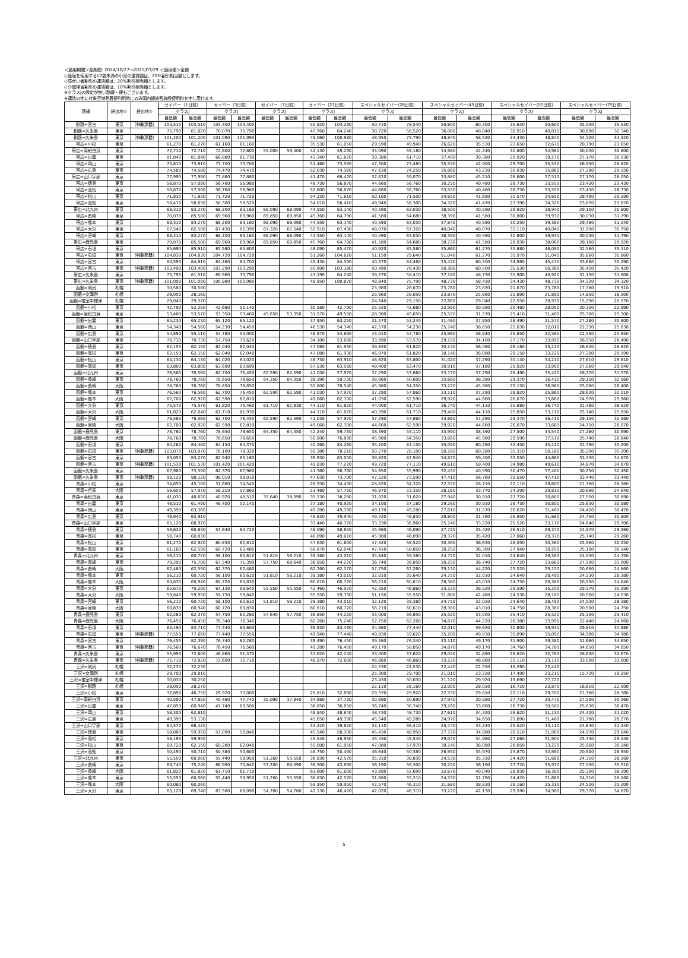＜適用期間＞全期間: 2024/10/27～2025/03/29 ＜適用便＞全便
◇座席を使用する12歳未満の小児の運賃額は、25%割引相当額とします。
◇障がい者割引の運賃額は、20%割引相当額とします。
◇介護帰省割引の運賃額は、10%割引相当額とします。
※クラスJの設定が無い路線・便もございます。
※運賃の他に対象空港発着便利用時にのみ国内線旅客施設使用料を申し受けます。
| 路線 | 経由地① | 経由地② | セイバー（1日前） | | セイバー（3日前） | | セイバー（7日前） | | セイバー（21日前） | | スペシャルセイバー(28日前) | | スペシャルセイバー(45日前) | | スペシャルセイバー(55日前) | | スペシャルセイバー(75日前) | |
| --- | --- | --- | --- | --- | --- | --- | --- | --- | --- | --- | --- | --- | --- | --- | --- | --- | --- | --- |
| | | | クラスJ | | クラスJ | | クラスJ | | クラスJ | | クラスJ | | クラスJ | | クラスJ | | クラスJ | |
| | | | 最低額 | 最高額 | 最低額 | 最高額 | 最低額 | 最高額 | 最低額 | 最高額 | 最低額 | 最高額 | 最低額 | 最高額 | 最低額 | 最高額 | 最低額 | 最高額 |
| 釧路=宮古 | 東京 | 沖縄(那覇) | 103,510 | 103,510 | 103,400 | 103,400 | | | 50,820 | 103,290 | 50,710 | 78,540 | 50,600 | 60,500 | 35,640 | 50,600 | 35,530 | 35,530 |
| 釧路=久米島 | 東京 | | 75,790 | 81,620 | 70,070 | 75,790 | | | 45,760 | 64,240 | 38,720 | 58,520 | 36,080 | 48,840 | 30,910 | 40,810 | 30,690 | 32,340 |
| 釧路=久米島 | 東京 | 沖縄(那覇) | 101,200 | 101,200 | 101,090 | 101,090 | | | 49,060 | 100,980 | 48,950 | 75,790 | 48,840 | 58,520 | 34,430 | 48,840 | 34,320 | 34,320 |
| 帯広=小松 | 東京 | | 61,270 | 61,270 | 61,160 | 61,160 | | | 35,530 | 61,050 | 29,590 | 49,940 | 26,620 | 35,530 | 23,650 | 32,670 | 20,790 | 23,650 |
| 帯広=南紀白浜 | 東京 | | 72,710 | 72,710 | 72,600 | 72,600 | 55,000 | 59,400 | 42,130 | 59,290 | 35,090 | 59,180 | 34,980 | 42,240 | 30,800 | 34,980 | 30,030 | 30,800 |
| 帯広=出雲 | 東京 | | 81,840 | 81,840 | 66,880 | 81,730 | | | 43,340 | 61,820 | 39,380 | 61,710 | 37,400 | 39,380 | 29,920 | 39,270 | 27,170 | 30,030 |
| 帯広=岡山 | 東京 | | 73,810 | 73,810 | 73,700 | 73,700 | | | 51,480 | 73,590 | 47,300 | 73,480 | 35,530 | 42,900 | 29,700 | 35,530 | 26,950 | 28,820 |
| 帯広=広島 | 東京 | | 74,580 | 74,580 | 74,470 | 74,470 | | | 52,030 | 74,360 | 47,630 | 74,250 | 35,860 | 43,230 | 30,030 | 35,860 | 27,280 | 29,150 |
| 帯広=山口宇部 | 東京 | | 77,990 | 77,990 | 77,880 | 77,880 | | | 41,470 | 68,420 | 37,620 | 59,070 | 33,880 | 45,210 | 28,600 | 37,510 | 27,170 | 28,050 |
| 帯広=徳島 | 東京 | | 56,870 | 57,090 | 56,760 | 56,980 | | | 48,730 | 56,870 | 44,660 | 56,760 | 30,250 | 40,480 | 26,730 | 33,550 | 23,430 | 23,430 |
| 帯広=高松 | 東京 | | 56,870 | 57,090 | 56,760 | 56,980 | | | 52,800 | 56,870 | 44,660 | 56,760 | 33,550 | 40,480 | 26,730 | 33,550 | 23,430 | 26,730 |
| 帯広=松山 | 東京 | | 71,830 | 71,830 | 71,720 | 71,720 | | | 54,230 | 71,610 | 50,160 | 71,500 | 34,650 | 41,690 | 31,570 | 34,650 | 28,490 | 29,590 |
| 帯広=高知 | 東京 | | 58,410 | 58,630 | 58,300 | 58,520 | | | 54,010 | 58,410 | 49,940 | 58,300 | 34,320 | 41,470 | 27,390 | 34,320 | 23,870 | 23,870 |
| 帯広=北九州 | 東京 | | 68,310 | 83,270 | 68,200 | 83,160 | 68,090 | 68,090 | 44,550 | 63,140 | 40,590 | 63,030 | 38,500 | 40,590 | 29,920 | 38,940 | 29,150 | 30,800 |
| 帯広=長崎 | 東京 | | 70,070 | 85,580 | 69,960 | 69,960 | 69,850 | 69,850 | 45,760 | 64,790 | 41,580 | 64,680 | 38,390 | 41,580 | 30,800 | 39,930 | 30,030 | 31,790 |
| 帯広=熊本 | 東京 | | 68,310 | 83,270 | 68,200 | 83,160 | 68,090 | 68,090 | 44,550 | 63,140 | 40,590 | 63,030 | 37,840 | 40,590 | 30,250 | 39,380 | 29,480 | 31,240 |
| 帯広=大分 | 東京 | | 67,540 | 82,500 | 67,430 | 82,390 | 67,320 | 67,540 | 52,910 | 67,430 | 48,070 | 67,320 | 40,040 | 48,070 | 33,110 | 40,040 | 31,900 | 35,750 |
| 帯広=宮崎 | 東京 | | 68,310 | 83,270 | 68,200 | 83,160 | 68,090 | 68,090 | 44,550 | 63,140 | 40,590 | 63,030 | 38,390 | 40,590 | 30,800 | 39,930 | 30,030 | 31,790 |
| 帯広=鹿児島 | 東京 | | 70,070 | 85,580 | 69,960 | 69,960 | 69,850 | 69,850 | 45,760 | 64,790 | 41,580 | 64,680 | 38,720 | 41,580 | 28,930 | 38,060 | 28,160 | 29,920 |
| 帯広=石垣 | 東京 | | 85,690 | 85,910 | 85,580 | 85,800 | | | 46,090 | 85,470 | 40,920 | 85,580 | 35,860 | 61,270 | 33,880 | 46,090 | 32,560 | 35,310 |
| 帯広=石垣 | 東京 | 沖縄(那覇) | 104,830 | 104,830 | 104,720 | 104,720 | | | 51,260 | 104,610 | 51,150 | 79,640 | 51,040 | 61,270 | 35,970 | 51,040 | 35,860 | 35,860 |
| 帯広=宮古 | 東京 | | 84,590 | 84,810 | 84,480 | 84,700 | | | 45,430 | 84,590 | 40,370 | 84,480 | 35,420 | 60,500 | 34,980 | 45,430 | 33,660 | 35,090 |
| 帯広=宮古 | 東京 | 沖縄(那覇) | 103,400 | 103,400 | 103,290 | 103,290 | | | 50,600 | 103,180 | 50,490 | 78,430 | 50,380 | 60,500 | 35,530 | 50,380 | 35,420 | 35,420 |
| 帯広=久米島 | 東京 | | 75,790 | 81,510 | 69,960 | 75,790 | | | 47,190 | 64,240 | 39,270 | 58,410 | 37,180 | 48,730 | 31,900 | 40,920 | 31,130 | 31,900 |
| 帯広=久米島 | 東京 | 沖縄(那覇) | 101,090 | 101,090 | 100,980 | 100,980 | | | 48,950 | 100,870 | 48,840 | 75,790 | 48,730 | 58,410 | 34,430 | 48,730 | 34,320 | 34,320 |
| 函館=利尻 | 札幌 | | 30,580 | 30,580 | | | | | | | 23,980 | 26,070 | 23,760 | 23,870 | 21,670 | 23,760 | 17,380 | 19,910 |
| 函館=女満別 | 札幌 | | 28,050 | 28,160 | | | | | | | 25,960 | 28,050 | 23,870 | 25,960 | 21,890 | 21,890 | 14,850 | 16,500 |
| 函館=根室中標津 | 札幌 | | 29,040 | 29,370 | | | | | | | 24,640 | 29,150 | 22,660 | 29,040 | 22,550 | 28,930 | 15,290 | 20,570 |
| 函館=小松 | 東京 | | 42,790 | 52,250 | 42,680 | 52,140 | | | 30,580 | 42,790 | 25,520 | 42,680 | 22,990 | 30,580 | 20,460 | 28,050 | 20,350 | 22,990 |
| 函館=南紀白浜 | 東京 | | 53,460 | 53,570 | 53,350 | 53,460 | 45,650 | 53,350 | 31,570 | 49,500 | 28,380 | 45,650 | 25,520 | 31,570 | 25,410 | 31,460 | 25,300 | 25,300 |
| 函館=出雲 | 東京 | | 65,230 | 65,230 | 65,120 | 65,120 | | | 37,950 | 63,250 | 31,570 | 53,240 | 31,460 | 37,950 | 28,490 | 31,570 | 27,280 | 30,800 |
| 函館=岡山 | 東京 | | 54,340 | 54,560 | 54,230 | 54,450 | | | 46,530 | 54,340 | 42,570 | 54,230 | 25,740 | 38,610 | 25,630 | 32,010 | 22,330 | 25,630 |
| 函館=広島 | 東京 | | 54,890 | 55,110 | 54,780 | 55,000 | | | 46,970 | 54,890 | 43,010 | 54,780 | 25,960 | 38,940 | 25,850 | 32,560 | 22,550 | 25,850 |
| 函館=山口宇部 | 東京 | | 70,730 | 70,730 | 57,750 | 70,620 | | | 34,100 | 53,680 | 33,990 | 53,570 | 29,150 | 34,100 | 27,170 | 33,990 | 26,950 | 28,490 |
| 函館=徳島 | 東京 | | 62,150 | 62,150 | 62,040 | 62,040 | | | 47,080 | 61,930 | 39,820 | 61,820 | 30,140 | 36,080 | 28,160 | 33,220 | 26,620 | 28,820 |
| 函館=高松 | 東京 | | 62,150 | 62,150 | 62,040 | 62,040 | | | 47,080 | 61,930 | 46,970 | 61,820 | 30,140 | 36,080 | 29,150 | 33,220 | 27,390 | 29,590 |
| 函館=松山 | 東京 | | 64,130 | 64,130 | 64,020 | 64,020 | | | 48,730 | 63,910 | 48,620 | 63,800 | 31,020 | 37,290 | 30,140 | 34,210 | 27,610 | 29,810 |
| 函館=高知 | 東京 | | 63,800 | 63,800 | 63,690 | 63,690 | | | 57,530 | 63,580 | 48,400 | 63,470 | 30,910 | 37,180 | 29,920 | 33,990 | 27,060 | 29,040 |
| 函館=北九州 | 東京 | | 76,560 | 76,560 | 62,700 | 76,450 | 62,590 | 62,590 | 41,030 | 57,970 | 37,290 | 57,860 | 33,770 | 37,290 | 28,490 | 35,420 | 28,270 | 31,570 |
| 函館=長崎 | 東京 | | 78,760 | 78,760 | 78,650 | 78,650 | 64,350 | 64,350 | 38,390 | 59,730 | 38,060 | 50,600 | 33,660 | 38,390 | 29,370 | 36,410 | 29,150 | 32,560 |
| 函館=長崎 | 大阪 | | 78,760 | 78,760 | 78,650 | 78,650 | | | 50,600 | 78,540 | 45,980 | 64,350 | 33,220 | 45,980 | 29,150 | 36,960 | 25,080 | 26,400 |
| 函館=熊本 | 東京 | | 76,560 | 76,560 | 62,700 | 76,450 | 62,590 | 62,590 | 41,030 | 57,970 | 37,290 | 57,860 | 33,110 | 37,290 | 28,820 | 35,860 | 28,600 | 32,010 |
| 函館=熊本 | 大阪 | | 62,700 | 62,920 | 62,590 | 62,810 | | | 49,060 | 62,700 | 41,030 | 62,590 | 29,920 | 44,660 | 26,070 | 33,660 | 24,970 | 25,960 |
| 函館=大分 | 東京 | | 75,570 | 75,570 | 61,820 | 75,460 | 61,710 | 61,930 | 44,110 | 61,820 | 44,000 | 61,710 | 36,740 | 44,110 | 31,680 | 36,740 | 31,460 | 36,520 |
| 函館=大分 | 大阪 | | 61,820 | 62,040 | 61,710 | 61,930 | | | 44,110 | 61,820 | 40,590 | 61,710 | 29,480 | 44,110 | 25,850 | 33,110 | 25,740 | 25,850 |
| 函館=宮崎 | 東京 | | 76,560 | 76,560 | 62,700 | 76,450 | 62,590 | 62,590 | 41,030 | 57,970 | 37,290 | 57,860 | 33,660 | 37,290 | 29,370 | 36,410 | 29,150 | 32,560 |
| 函館=宮崎 | 大阪 | | 62,700 | 62,920 | 62,590 | 62,810 | | | 49,060 | 62,700 | 44,660 | 62,590 | 29,920 | 44,660 | 26,070 | 33,660 | 24,750 | 26,070 |
| 函館=鹿児島 | 東京 | | 78,760 | 78,760 | 78,650 | 78,650 | 64,350 | 64,350 | 42,240 | 59,730 | 38,390 | 55,110 | 33,990 | 38,390 | 27,500 | 34,540 | 27,280 | 30,690 |
| 函館=鹿児島 | 大阪 | | 78,760 | 78,760 | 78,650 | 78,650 | | | 50,600 | 76,890 | 45,980 | 64,350 | 33,660 | 45,980 | 29,590 | 37,510 | 25,740 | 26,840 |
| 函館=石垣 | 東京 | | 84,260 | 84,480 | 84,150 | 84,370 | | | 40,260 | 84,260 | 35,200 | 84,150 | 35,090 | 60,280 | 32,450 | 45,210 | 31,790 | 35,200 |
| 函館=石垣 | 東京 | 沖縄(那覇) | 103,070 | 103,070 | 78,100 | 78,320 | | | 50,380 | 78,210 | 50,270 | 78,100 | 50,160 | 60,280 | 35,310 | 50,160 | 35,200 | 35,200 |
| 函館=宮古 | 東京 | | 83,050 | 83,270 | 82,940 | 83,160 | | | 39,930 | 83,050 | 39,820 | 82,940 | 34,870 | 59,400 | 33,550 | 44,660 | 33,330 | 34,870 |
| 函館=宮古 | 東京 | 沖縄(那覇) | 101,530 | 101,530 | 101,420 | 101,420 | | | 49,830 | 77,220 | 49,720 | 77,110 | 49,610 | 59,400 | 34,980 | 49,610 | 34,870 | 34,870 |
| 函館=久米島 | 東京 | | 67,980 | 73,590 | 62,370 | 67,980 | | | 41,360 | 56,760 | 34,650 | 55,990 | 32,450 | 40,590 | 30,470 | 37,400 | 30,250 | 32,450 |
| 函館=久米島 | 東京 | 沖縄(那覇) | 98,120 | 98,120 | 98,010 | 98,010 | | | 47,630 | 73,700 | 47,520 | 73,590 | 47,410 | 56,760 | 33,550 | 47,410 | 33,440 | 33,440 |
| 青森=小松 | 東京 | | 34,650 | 45,100 | 31,680 | 34,540 | | | 28,930 | 34,430 | 28,820 | 34,320 | 22,330 | 28,710 | 22,110 | 28,600 | 21,780 | 28,380 |
| 青森=但馬 | 大阪 | | 56,650 | 57,970 | 56,210 | 57,860 | | | 51,480 | 57,750 | 46,970 | 53,350 | 28,160 | 33,770 | 24,200 | 29,810 | 20,680 | 24,640 |
| 青森=南紀白浜 | 東京 | | 41,030 | 48,620 | 40,920 | 48,510 | 35,640 | 38,390 | 35,530 | 38,280 | 31,020 | 31,020 | 27,940 | 30,910 | 27,720 | 30,800 | 27,500 | 30,690 |
| 青森=出雲 | 東京 | | 48,510 | 61,490 | 48,400 | 52,140 | | | 37,180 | 40,920 | 34,100 | 37,180 | 29,260 | 30,910 | 26,730 | 30,800 | 25,630 | 30,580 |
| 青森=岡山 | 東京 | | 49,390 | 63,360 | | | | | 49,280 | 49,390 | 49,170 | 49,280 | 27,610 | 31,570 | 26,620 | 31,460 | 24,420 | 30,470 |
| 青森=広島 | 東京 | | 49,940 | 63,910 | | | | | 49,830 | 49,940 | 49,720 | 49,830 | 28,600 | 31,790 | 26,950 | 31,680 | 24,750 | 30,800 |
| 青森=山口宇部 | 東京 | | 65,120 | 68,970 | | | | | 33,440 | 40,370 | 33,330 | 36,960 | 25,740 | 33,220 | 25,520 | 33,110 | 24,640 | 29,700 |
| 青森=徳島 | 東京 | | 58,630 | 60,830 | 57,640 | 60,720 | | | 46,090 | 58,850 | 45,980 | 46,090 | 27,720 | 35,420 | 26,510 | 29,370 | 24,970 | 29,260 |
| 青森=高松 | 東京 | | 58,740 | 60,830 | | | | | 46,090 | 49,610 | 45,980 | 46,090 | 29,370 | 35,420 | 27,060 | 29,370 | 25,740 | 29,260 |
| 青森=松山 | 東京 | | 61,270 | 62,920 | 60,830 | 62,810 | | | 47,630 | 61,600 | 47,520 | 58,520 | 30,360 | 36,630 | 28,050 | 30,360 | 25,960 | 30,250 |
| 青森=高知 | 東京 | | 61,160 | 62,590 | 60,720 | 62,480 | | | 56,870 | 62,040 | 47,410 | 58,850 | 30,250 | 36,300 | 27,940 | 30,250 | 25,190 | 30,140 |
| 青森=北九州 | 東京 | | 56,210 | 60,720 | 56,100 | 60,610 | 51,810 | 56,210 | 39,380 | 43,010 | 35,640 | 39,380 | 24,750 | 32,010 | 24,640 | 28,380 | 24,530 | 24,750 |
| 青森=長崎 | 東京 | | 70,290 | 75,790 | 67,540 | 71,390 | 57,750 | 68,640 | 36,850 | 44,220 | 36,740 | 36,850 | 30,250 | 36,740 | 27,720 | 33,660 | 27,500 | 33,000 |
| 青森=長崎 | 大阪 | | 62,480 | 62,590 | 62,370 | 62,480 | | | 62,260 | 62,370 | 57,750 | 62,260 | 29,150 | 44,220 | 25,520 | 29,150 | 20,680 | 24,860 |
| 青森=熊本 | 東京 | | 56,210 | 60,720 | 56,100 | 60,610 | 51,810 | 56,210 | 39,380 | 43,010 | 32,010 | 35,640 | 24,750 | 32,010 | 24,640 | 28,490 | 24,530 | 28,380 |
| 青森=熊本 | 大阪 | | 60,830 | 60,940 | 60,720 | 60,830 | | | 60,610 | 60,720 | 56,210 | 60,610 | 28,380 | 43,010 | 24,750 | 28,380 | 20,900 | 24,640 |
| 青森=大分 | 東京 | | 65,670 | 70,290 | 64,130 | 68,640 | 55,550 | 55,550 | 42,460 | 46,970 | 42,350 | 46,860 | 33,220 | 36,520 | 29,590 | 35,200 | 29,370 | 35,090 |
| 青森=大分 | 大阪 | | 59,840 | 59,950 | 59,730 | 59,840 | | | 55,550 | 59,730 | 51,150 | 55,550 | 31,680 | 42,460 | 24,530 | 28,160 | 20,900 | 24,530 |
| 青森=宮崎 | 東京 | | 56,210 | 60,720 | 56,100 | 60,610 | 51,810 | 56,210 | 39,380 | 43,010 | 32,120 | 39,380 | 24,750 | 32,010 | 24,640 | 28,490 | 24,530 | 28,380 |
| 青森=宮崎 | 大阪 | | 60,830 | 60,940 | 60,720 | 60,830 | | | 60,610 | 60,720 | 56,210 | 60,610 | 28,380 | 43,010 | 24,750 | 28,380 | 20,900 | 24,750 |
| 青森=鹿児島 | 東京 | | 62,260 | 62,370 | 57,750 | 62,260 | 57,640 | 57,750 | 36,850 | 44,220 | 33,000 | 36,850 | 25,520 | 33,000 | 25,410 | 25,520 | 25,300 | 25,410 |
| 青森=鹿児島 | 大阪 | | 76,450 | 76,450 | 76,340 | 76,340 | | | 62,260 | 75,240 | 57,750 | 62,260 | 34,870 | 44,220 | 28,380 | 33,990 | 22,440 | 24,860 |
| 青森=石垣 | 東京 | | 83,490 | 83,710 | 77,440 | 83,600 | | | 39,930 | 83,490 | 34,980 | 77,440 | 32,010 | 59,620 | 30,800 | 39,930 | 29,810 | 34,980 |
| 青森=石垣 | 東京 | 沖縄(那覇) | 77,550 | 77,660 | 77,440 | 77,550 | | | 49,940 | 77,440 | 49,830 | 59,620 | 35,200 | 49,830 | 35,090 | 35,090 | 34,980 | 34,980 |
| 青森=宮古 | 東京 | | 76,450 | 82,390 | 76,340 | 82,280 | | | 39,490 | 76,450 | 39,380 | 76,340 | 33,110 | 49,170 | 31,900 | 39,380 | 31,680 | 34,650 |
| 青森=宮古 | 東京 | 沖縄(那覇) | 76,560 | 76,670 | 76,450 | 76,560 | | | 49,280 | 76,450 | 49,170 | 58,850 | 34,870 | 49,170 | 34,760 | 34,760 | 34,650 | 34,650 |
| 青森=久米島 | 東京 | | 55,990 | 72,600 | 46,860 | 51,370 | | | 37,620 | 42,240 | 33,000 | 37,620 | 29,040 | 32,890 | 28,820 | 32,780 | 28,600 | 32,670 |
| 青森=久米島 | 東京 | 沖縄(那覇) | 72,710 | 72,820 | 72,600 | 72,710 | | | 46,970 | 72,600 | 46,860 | 46,860 | 33,220 | 46,860 | 33,110 | 33,110 | 33,000 | 33,000 |
| 三沢=利尻 | 札幌 | | 32,230 | 32,230 | | | | | | | 24,530 | 24,530 | 22,440 | 22,550 | 18,260 | 22,440 | | |
| 三沢=女満別 | 札幌 | | 29,700 | 29,810 | | | | | | | 25,300 | 29,700 | 21,010 | 23,320 | 17,490 | 23,210 | 15,730 | 19,250 |
| 三沢=根室中標津 | 札幌 | | 30,030 | 30,250 | | | | | | | 23,430 | 30,030 | 21,120 | 29,920 | 19,690 | 27,720 | | |
| 三沢=釧路 | 札幌 | | 28,050 | 28,270 | | | | | | | 22,110 | 28,160 | 22,000 | 28,050 | 16,720 | 23,870 | 16,610 | 22,000 |
| 三沢=小松 | 東京 | | 32,890 | 46,750 | 29,920 | 33,000 | | | 29,810 | 32,890 | 29,370 | 29,920 | 22,330 | 29,810 | 22,110 | 29,700 | 21,780 | 28,380 |
| 三沢=南紀白浜 | 東京 | | 40,590 | 47,850 | 40,480 | 47,740 | 35,090 | 37,840 | 34,980 | 37,730 | 30,690 | 30,690 | 27,940 | 30,580 | 27,720 | 30,470 | 27,500 | 30,360 |
| 三沢=出雲 | 東京 | | 47,850 | 60,940 | 47,740 | 60,500 | | | 36,850 | 36,850 | 36,740 | 36,740 | 29,260 | 33,660 | 26,730 | 30,580 | 25,630 | 30,470 |
| 三沢=岡山 | 東京 | | 58,300 | 62,810 | | | | | 48,840 | 48,840 | 48,730 | 48,730 | 27,610 | 34,320 | 26,620 | 31,130 | 24,420 | 31,020 |
| 三沢=広島 | 東京 | | 49,390 | 53,130 | | | | | 45,650 | 49,390 | 45,540 | 49,280 | 24,970 | 34,650 | 21,890 | 31,460 | 21,780 | 28,270 |
| 三沢=山口宇部 | 東京 | | 64,570 | 68,420 | | | | | 33,220 | 39,820 | 33,110 | 36,410 | 25,740 | 33,220 | 25,520 | 33,110 | 24,640 | 31,240 |
| 三沢=徳島 | 東京 | | 58,080 | 59,950 | 57,090 | 59,840 | | | 45,540 | 58,300 | 45,430 | 48,950 | 27,720 | 34,980 | 26,510 | 31,900 | 24,970 | 29,040 |
| 三沢=高松 | 東京 | | 58,190 | 59,950 | | | | | 45,540 | 48,950 | 45,430 | 45,540 | 29,040 | 34,980 | 27,060 | 31,900 | 25,740 | 29,040 |
| 三沢=松山 | 東京 | | 60,720 | 62,150 | 60,280 | 62,040 | | | 55,000 | 61,050 | 47,080 | 57,970 | 30,140 | 36,080 | 28,050 | 33,220 | 25,960 | 30,140 |
| 三沢=高知 | 東京 | | 50,490 | 50,710 | 50,380 | 50,600 | | | 46,750 | 50,490 | 46,640 | 50,380 | 26,950 | 35,970 | 23,870 | 32,890 | 20,900 | 26,950 |
| 三沢=北九州 | 東京 | | 55,550 | 60,060 | 55,440 | 59,950 | 51,260 | 55,550 | 38,830 | 42,570 | 35,310 | 38,830 | 24,530 | 35,310 | 24,420 | 31,680 | 24,310 | 28,160 |
| 三沢=長崎 | 東京 | | 69,740 | 75,240 | 66,990 | 70,840 | 57,200 | 68,090 | 36,300 | 43,890 | 36,190 | 36,300 | 30,250 | 36,190 | 27,720 | 35,970 | 27,500 | 35,310 |
| 三沢=長崎 | 大阪 | | 61,820 | 61,820 | 61,710 | 61,710 | | | 61,600 | 61,600 | 43,890 | 52,690 | 32,670 | 40,040 | 28,930 | 36,300 | 25,300 | 36,190 |
| 三沢=熊本 | 東京 | | 55,550 | 60,060 | 55,440 | 59,950 | 51,260 | 55,550 | 38,830 | 42,570 | 31,680 | 35,310 | 24,530 | 31,790 | 24,420 | 31,680 | 24,310 | 28,160 |
| 三沢=熊本 | 大阪 | | 60,060 | 60,060 | | | | | 59,950 | 59,950 | 42,570 | 46,310 | 31,680 | 38,830 | 28,160 | 35,310 | 24,530 | 35,200 |
| 三沢=大分 | 東京 | | 65,120 | 69,740 | 63,580 | 68,090 | 54,780 | 54,780 | 42,130 | 46,420 | 42,020 | 46,310 | 33,220 | 42,130 | 29,590 | 34,980 | 29,370 | 34,870 |
5